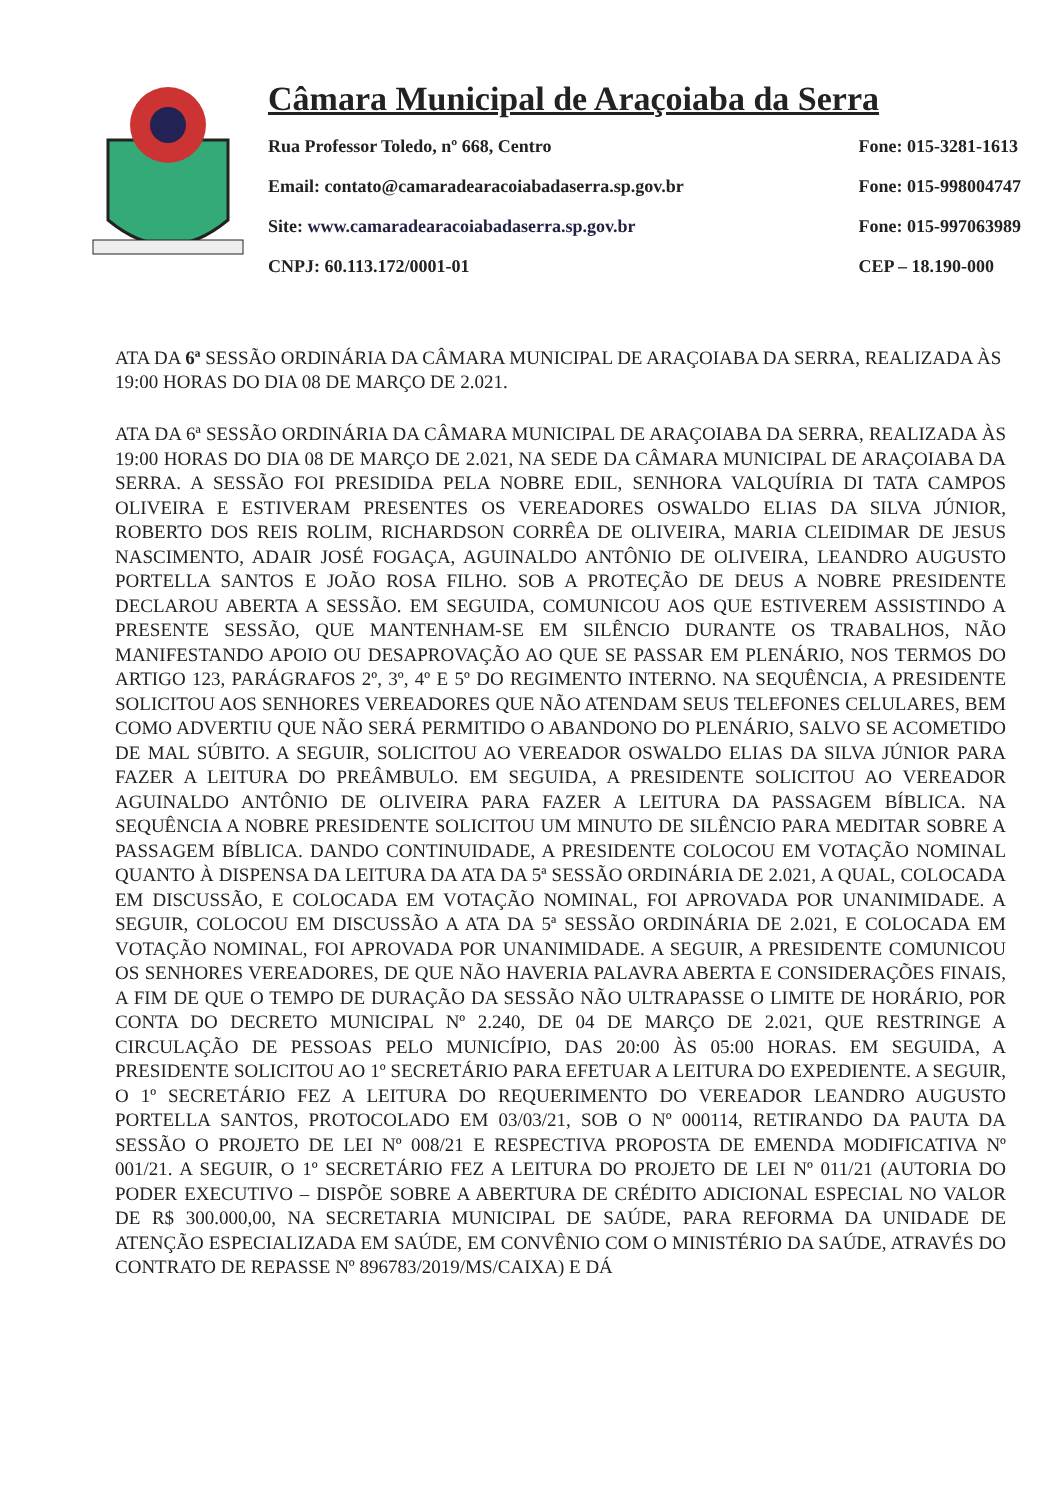Câmara Municipal de Araçoiaba da Serra
Rua Professor Toledo, nº 668, Centro
Email: contato@camaradearacoiabadaserra.sp.gov.br
Site: www.camaradearacoiabadaserra.sp.gov.br
CNPJ: 60.113.172/0001-01
Fone: 015-3281-1613
Fone: 015-998004747
Fone: 015-997063989
CEP – 18.190-000
ATA DA 6ª SESSÃO ORDINÁRIA DA CÂMARA MUNICIPAL DE ARAÇOIABA DA SERRA, REALIZADA ÀS 19:00 HORAS DO DIA 08 DE MARÇO DE 2.021.
ATA DA 6ª SESSÃO ORDINÁRIA DA CÂMARA MUNICIPAL DE ARAÇOIABA DA SERRA, REALIZADA ÀS 19:00 HORAS DO DIA 08 DE MARÇO DE 2.021, NA SEDE DA CÂMARA MUNICIPAL DE ARAÇOIABA DA SERRA. A SESSÃO FOI PRESIDIDA PELA NOBRE EDIL, SENHORA VALQUÍRIA DI TATA CAMPOS OLIVEIRA E ESTIVERAM PRESENTES OS VEREADORES OSWALDO ELIAS DA SILVA JÚNIOR, ROBERTO DOS REIS ROLIM, RICHARDSON CORRÊA DE OLIVEIRA, MARIA CLEIDIMAR DE JESUS NASCIMENTO, ADAIR JOSÉ FOGAÇA, AGUINALDO ANTÔNIO DE OLIVEIRA, LEANDRO AUGUSTO PORTELLA SANTOS E JOÃO ROSA FILHO. SOB A PROTEÇÃO DE DEUS A NOBRE PRESIDENTE DECLAROU ABERTA A SESSÃO. EM SEGUIDA, COMUNICOU AOS QUE ESTIVEREM ASSISTINDO A PRESENTE SESSÃO, QUE MANTENHAM-SE EM SILÊNCIO DURANTE OS TRABALHOS, NÃO MANIFESTANDO APOIO OU DESAPROVAÇÃO AO QUE SE PASSAR EM PLENÁRIO, NOS TERMOS DO ARTIGO 123, PARÁGRAFOS 2º, 3º, 4º E 5º DO REGIMENTO INTERNO. NA SEQUÊNCIA, A PRESIDENTE SOLICITOU AOS SENHORES VEREADORES QUE NÃO ATENDAM SEUS TELEFONES CELULARES, BEM COMO ADVERTIU QUE NÃO SERÁ PERMITIDO O ABANDONO DO PLENÁRIO, SALVO SE ACOMETIDO DE MAL SÚBITO. A SEGUIR, SOLICITOU AO VEREADOR OSWALDO ELIAS DA SILVA JÚNIOR PARA FAZER A LEITURA DO PREÂMBULO. EM SEGUIDA, A PRESIDENTE SOLICITOU AO VEREADOR AGUINALDO ANTÔNIO DE OLIVEIRA PARA FAZER A LEITURA DA PASSAGEM BÍBLICA. NA SEQUÊNCIA A NOBRE PRESIDENTE SOLICITOU UM MINUTO DE SILÊNCIO PARA MEDITAR SOBRE A PASSAGEM BÍBLICA. DANDO CONTINUIDADE, A PRESIDENTE COLOCOU EM VOTAÇÃO NOMINAL QUANTO À DISPENSA DA LEITURA DA ATA DA 5ª SESSÃO ORDINÁRIA DE 2.021, A QUAL, COLOCADA EM DISCUSSÃO, E COLOCADA EM VOTAÇÃO NOMINAL, FOI APROVADA POR UNANIMIDADE. A SEGUIR, COLOCOU EM DISCUSSÃO A ATA DA 5ª SESSÃO ORDINÁRIA DE 2.021, E COLOCADA EM VOTAÇÃO NOMINAL, FOI APROVADA POR UNANIMIDADE. A SEGUIR, A PRESIDENTE COMUNICOU OS SENHORES VEREADORES, DE QUE NÃO HAVERIA PALAVRA ABERTA E CONSIDERAÇÕES FINAIS, A FIM DE QUE O TEMPO DE DURAÇÃO DA SESSÃO NÃO ULTRAPASSE O LIMITE DE HORÁRIO, POR CONTA DO DECRETO MUNICIPAL Nº 2.240, DE 04 DE MARÇO DE 2.021, QUE RESTRINGE A CIRCULAÇÃO DE PESSOAS PELO MUNICÍPIO, DAS 20:00 ÀS 05:00 HORAS. EM SEGUIDA, A PRESIDENTE SOLICITOU AO 1º SECRETÁRIO PARA EFETUAR A LEITURA DO EXPEDIENTE. A SEGUIR, O 1º SECRETÁRIO FEZ A LEITURA DO REQUERIMENTO DO VEREADOR LEANDRO AUGUSTO PORTELLA SANTOS, PROTOCOLADO EM 03/03/21, SOB O Nº 000114, RETIRANDO DA PAUTA DA SESSÃO O PROJETO DE LEI Nº 008/21 E RESPECTIVA PROPOSTA DE EMENDA MODIFICATIVA Nº 001/21. A SEGUIR, O 1º SECRETÁRIO FEZ A LEITURA DO PROJETO DE LEI Nº 011/21 (AUTORIA DO PODER EXECUTIVO – DISPÕE SOBRE A ABERTURA DE CRÉDITO ADICIONAL ESPECIAL NO VALOR DE R$ 300.000,00, NA SECRETARIA MUNICIPAL DE SAÚDE, PARA REFORMA DA UNIDADE DE ATENÇÃO ESPECIALIZADA EM SAÚDE, EM CONVÊNIO COM O MINISTÉRIO DA SAÚDE, ATRAVÉS DO CONTRATO DE REPASSE Nº 896783/2019/MS/CAIXA) E DÁ